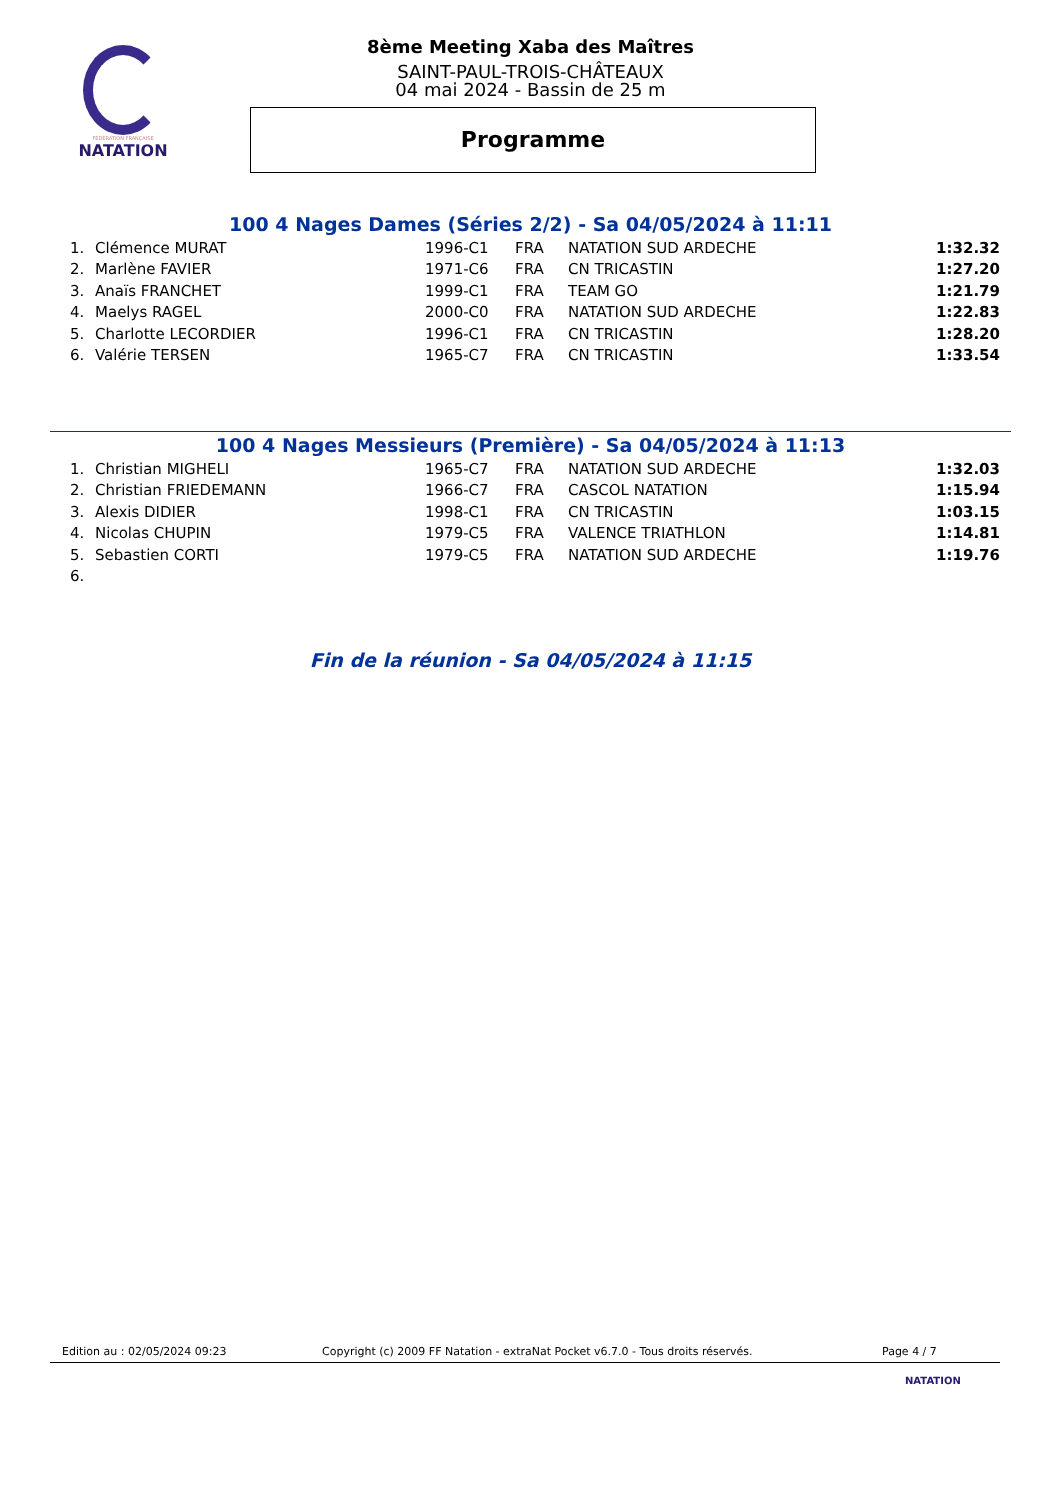FÉDÉRATION FRANÇAISE
NATATION
8ème Meeting Xaba des Maîtres
SAINT-PAUL-TROIS-CHÂTEAUX
04 mai 2024 - Bassin de 25 m
Programme
100 4 Nages Dames (Séries 2/2) - Sa 04/05/2024 à 11:11
| 1. | Clémence MURAT | 1996-C1 | FRA | NATATION SUD ARDECHE | 1:32.32 |
| 2. | Marlène FAVIER | 1971-C6 | FRA | CN TRICASTIN | 1:27.20 |
| 3. | Anaïs FRANCHET | 1999-C1 | FRA | TEAM GO | 1:21.79 |
| 4. | Maelys RAGEL | 2000-C0 | FRA | NATATION SUD ARDECHE | 1:22.83 |
| 5. | Charlotte LECORDIER | 1996-C1 | FRA | CN TRICASTIN | 1:28.20 |
| 6. | Valérie TERSEN | 1965-C7 | FRA | CN TRICASTIN | 1:33.54 |
100 4 Nages Messieurs (Première) - Sa 04/05/2024 à 11:13
| 1. | Christian MIGHELI | 1965-C7 | FRA | NATATION SUD ARDECHE | 1:32.03 |
| 2. | Christian FRIEDEMANN | 1966-C7 | FRA | CASCOL NATATION | 1:15.94 |
| 3. | Alexis DIDIER | 1998-C1 | FRA | CN TRICASTIN | 1:03.15 |
| 4. | Nicolas CHUPIN | 1979-C5 | FRA | VALENCE TRIATHLON | 1:14.81 |
| 5. | Sebastien CORTI | 1979-C5 | FRA | NATATION SUD ARDECHE | 1:19.76 |
| 6. | | | | | |
Fin de la réunion - Sa 04/05/2024 à 11:15
Edition au : 02/05/2024 09:23 Copyright (c) 2009 FF Natation - extraNat Pocket v6.7.0 - Tous droits réservés. Page 4 / 7
NATATION